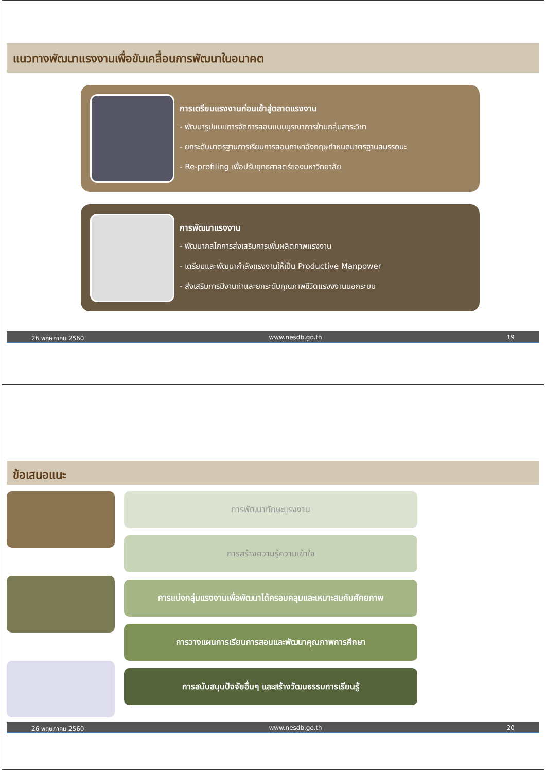แนวทางพัฒนาแรงงานเพื่อขับเคลื่อนการพัฒนาในอนาคต
การเตรียมแรงงานก่อนเข้าสู่ตลาดแรงงาน
- พัฒนารูปแบบการจัดการสอนแบบบูรณาการข้ามกลุ่มสาระวิชา
- ยกระดับมาตรฐานการเรียนการสอนภาษาอังกฤษกำหนดมาตรฐานสมรรถนะ
- Re-profiling เพื่อปรับยุทธศาสตร์ของมหาวิทยาลัย
การพัฒนาแรงงาน
- พัฒนากลไกการส่งเสริมการเพิ่มผลิตภาพแรงงาน
- เตรียมและพัฒนากำลังแรงงานให้เป็น Productive Manpower
- ส่งเสริมการมีงานทำและยกระดับคุณภาพชีวิตแรงงงานนอกระบบ
26 พฤษภาคม 2560 www.nesdb.go.th 19
ข้อเสนอแนะ
การพัฒนาทักษะแรงงาน
การสร้างความรู้ความเข้าใจ
การแบ่งกลุ่มแรงงานเพื่อพัฒนาได้ครอบคลุมและเหมาะสมกับศักยภาพ
การวางแผนการเรียนการสอนและพัฒนาคุณภาพการศึกษา
การสนับสนุนปัจจัยอื่นๆ และสร้างวัฒนธรรมการเรียนรู้
26 พฤษภาคม 2560 www.nesdb.go.th 20